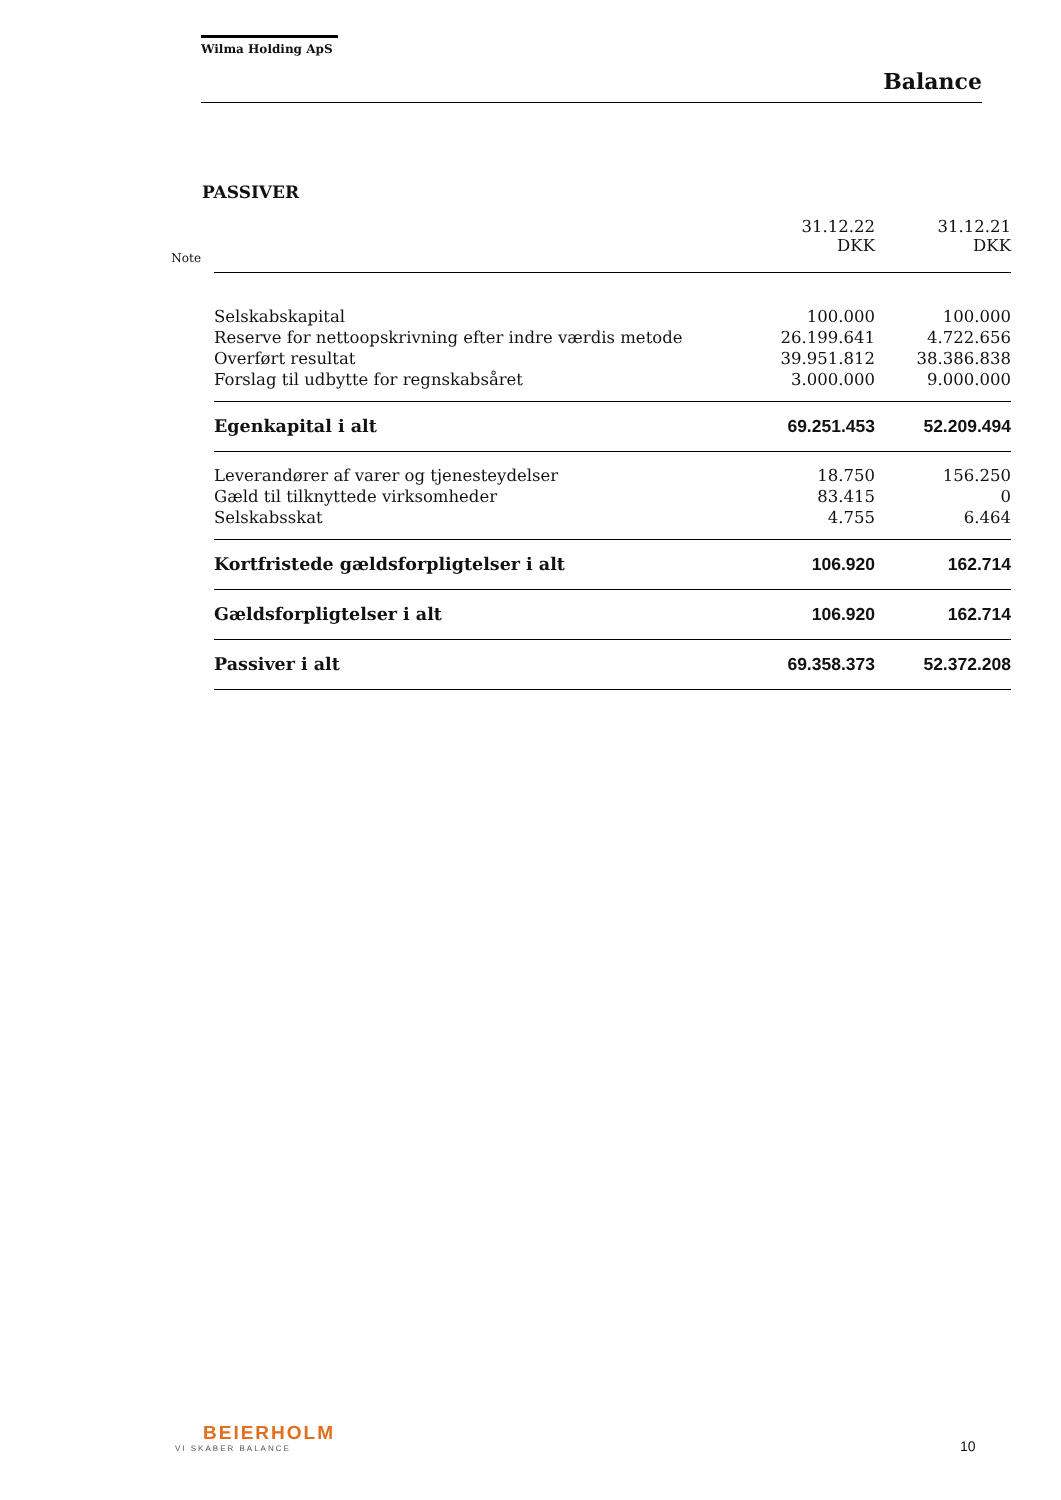Wilma Holding ApS
Balance
PASSIVER
| | | 31.12.22 DKK | 31.12.21 DKK |
| Note | | | |
| | Selskabskapital | 100.000 | 100.000 |
| | Reserve for nettoopskrivning efter indre værdis metode | 26.199.641 | 4.722.656 |
| | Overført resultat | 39.951.812 | 38.386.838 |
| | Forslag til udbytte for regnskabsåret | 3.000.000 | 9.000.000 |
| | Egenkapital i alt | 69.251.453 | 52.209.494 |
| | Leverandører af varer og tjenesteydelser | 18.750 | 156.250 |
| | Gæld til tilknyttede virksomheder | 83.415 | 0 |
| | Selskabsskat | 4.755 | 6.464 |
| | Kortfristede gældsforpligtelser i alt | 106.920 | 162.714 |
| | Gældsforpligtelser i alt | 106.920 | 162.714 |
| | Passiver i alt | 69.358.373 | 52.372.208 |
BEIERHOLM
VI SKABER BALANCE
10